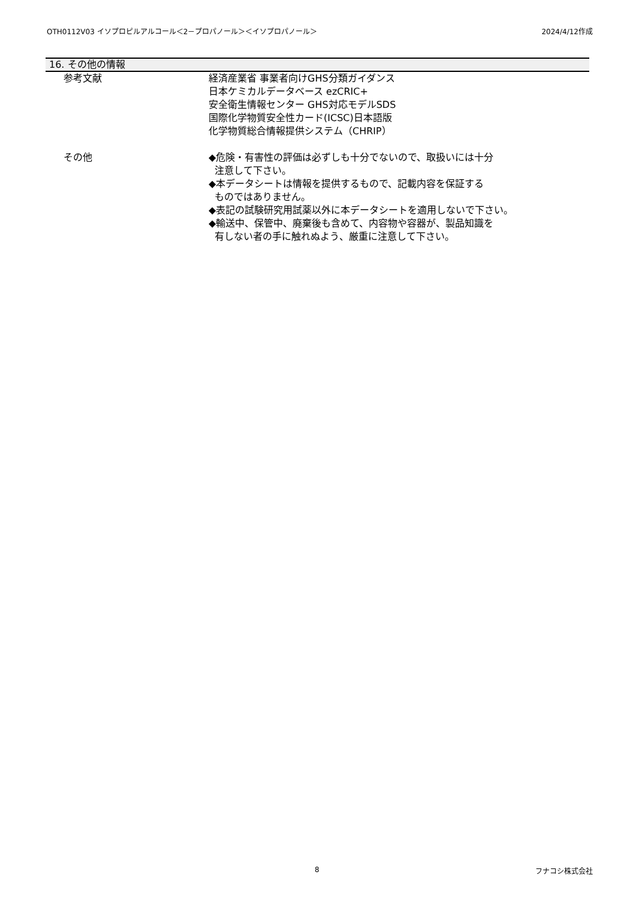OTH0112V03 イソプロピルアルコール＜2－プロパノール＞＜イソプロパノール＞ 2024/4/12作成
16. その他の情報
参考文献 経済産業省 事業者向けGHS分類ガイダンス
日本ケミカルデータベース ezCRIC+
安全衛生情報センター GHS対応モデルSDS
国際化学物質安全性カード(ICSC)日本語版
化学物質総合情報提供システム（CHRIP）
その他 ◆危険・有害性の評価は必ずしも十分でないので、取扱いには十分
注意して下さい。
◆本データシートは情報を提供するもので、記載内容を保証する
ものではありません。
◆表記の試験研究用試薬以外に本データシートを適用しないで下さい。
◆輸送中、保管中、廃棄後も含めて、内容物や容器が、製品知識を
有しない者の手に触れぬよう、厳重に注意して下さい。
8 フナコシ株式会社